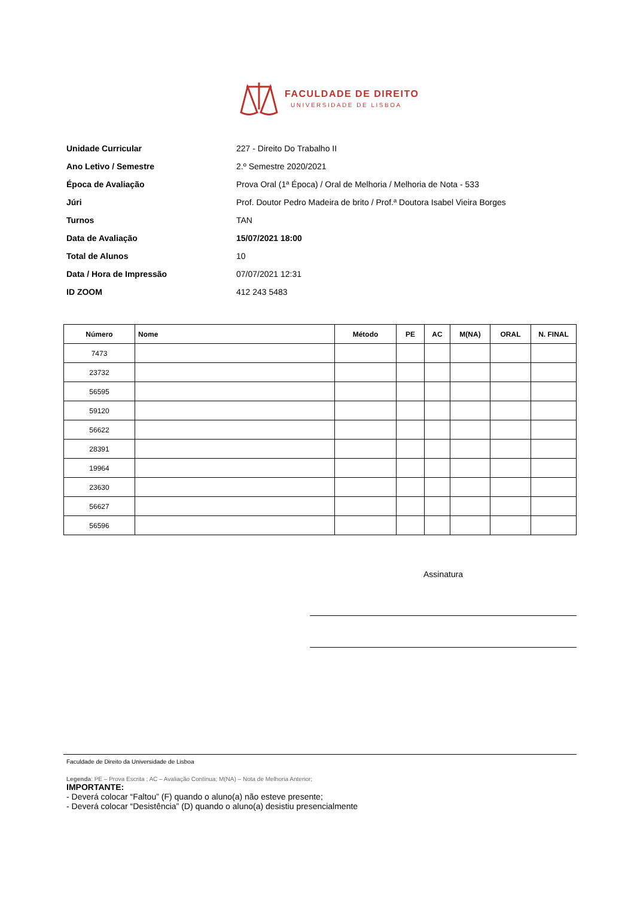FACULDADE DE DIREITO
UNIVERSIDADE DE LISBOA
Unidade Curricular 227 - Direito Do Trabalho II
Ano Letivo / Semestre 2.º Semestre 2020/2021
Época de Avaliação Prova Oral (1ª Época) / Oral de Melhoria / Melhoria de Nota - 533
Júri Prof. Doutor Pedro Madeira de brito / Prof.ª Doutora Isabel Vieira Borges
Turnos TAN
Data de Avaliação 15/07/2021 18:00
Total de Alunos 10
Data / Hora de Impressão 07/07/2021 12:31
ID ZOOM 412 243 5483
| Número | Nome | Método | PE | AC | M(NA) | ORAL | N. FINAL |
| --- | --- | --- | --- | --- | --- | --- | --- |
| 7473 | | | | | | | |
| 23732 | | | | | | | |
| 56595 | | | | | | | |
| 59120 | | | | | | | |
| 56622 | | | | | | | |
| 28391 | | | | | | | |
| 19964 | | | | | | | |
| 23630 | | | | | | | |
| 56627 | | | | | | | |
| 56596 | | | | | | | |
Assinatura
Faculdade de Direito da Universidade de Lisboa
Legenda: PE – Prova Escrita ; AC – Avaliação Contínua; M(NA) – Nota de Melhoria Anterior;
IMPORTANTE:
- Deverá colocar “Faltou” (F) quando o aluno(a) não esteve presente;
- Deverá colocar “Desistência” (D) quando o aluno(a) desistiu presencialmente